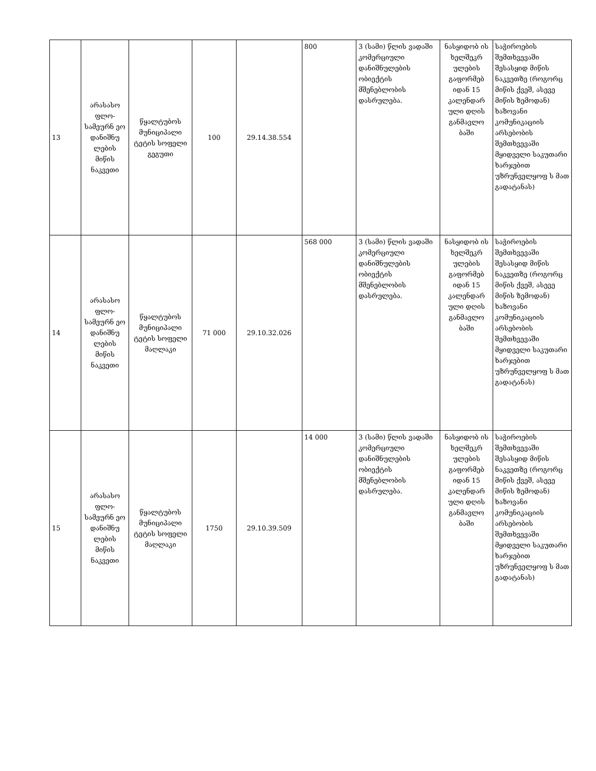| 13 | არასასო ფლო-სამეურნ ეო დანიშნუ ლების მიწის ნაკვეთი | წყალტუბოს მუნიციპალი ტეტის სოფელი გეგუთი | 100 | 29.14.38.554 | 800 | 3 (სამი) წლის ვადაში კომერციული დანიშნულების ობიექტის მშენებლობის დასრულება. | ნასყიდობ ის ხელშეკრ ულების გაფორმებ იდან 15 კალენდარ ული დღის განმავლო ბაში | საჭიროების შემთხვევაში შესასყიდ მიწის ნაკვეთზე (როგორც მიწის ქვეშ, ასევე მიწის ზემოდან) ხაზოვანი კომუნიკაციის არსებობის შემთხვევაში მყიდველი საკუთარი ხარჯებით უზრუნველყოფ ს მათ გადატანას) |
| 14 | არასასო ფლო-სამეურნ ეო დანიშნუ ლების მიწის ნაკვეთი | წყალტუბოს მუნიციპალი ტეტის სოფელი მაღლაკი | 71 000 | 29.10.32.026 | 568 000 | 3 (სამი) წლის ვადაში კომერციული დანიშნულების ობიექტის მშენებლობის დასრულება. | ნასყიდობ ის ხელშეკრ ულების გაფორმებ იდან 15 კალენდარ ული დღის განმავლო ბაში | საჭიროების შემთხვევაში შესასყიდ მიწის ნაკვეთზე (როგორც მიწის ქვეშ, ასევე მიწის ზემოდან) ხაზოვანი კომუნიკაციის არსებობის შემთხვევაში მყიდველი საკუთარი ხარჯებით უზრუნველყოფ ს მათ გადატანას) |
| 15 | არასასო ფლო-სამეურნ ეო დანიშნუ ლების მიწის ნაკვეთი | წყალტუბოს მუნიციპალი ტეტის სოფელი მაღლაკი | 1750 | 29.10.39.509 | 14 000 | 3 (სამი) წლის ვადაში კომერციული დანიშნულების ობიექტის მშენებლობის დასრულება. | ნასყიდობ ის ხელშეკრ ულების გაფორმებ იდან 15 კალენდარ ული დღის განმავლო ბაში | საჭიროების შემთხვევაში შესასყიდ მიწის ნაკვეთზე (როგორც მიწის ქვეშ, ასევე მიწის ზემოდან) ხაზოვანი კომუნიკაციის არსებობის შემთხვევაში მყიდველი საკუთარი ხარჯებით უზრუნველყოფ ს მათ გადატანას) |